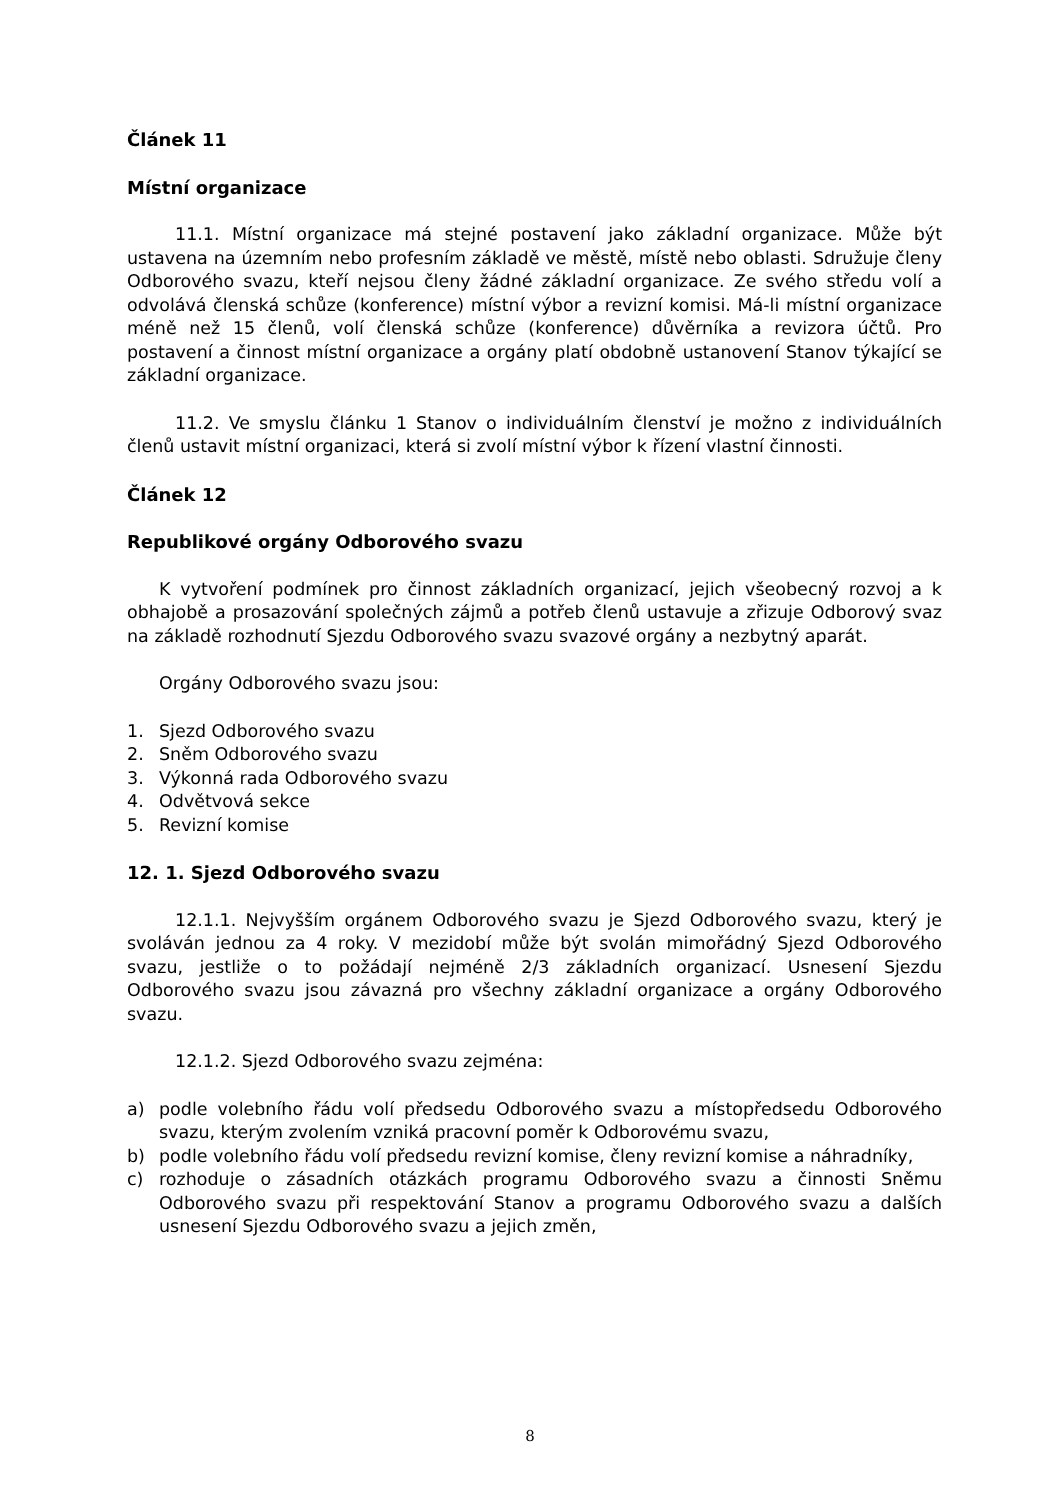Článek 11
Místní organizace
11.1. Místní organizace má stejné postavení jako základní organizace. Může být ustavena na územním nebo profesním základě ve městě, místě nebo oblasti. Sdružuje členy Odborového svazu, kteří nejsou členy žádné základní organizace. Ze svého středu volí a odvolává členská schůze (konference) místní výbor a revizní komisi. Má-li místní organizace méně než 15 členů, volí členská schůze (konference) důvěrníka a revizora účtů. Pro postavení a činnost místní organizace a orgány platí obdobně ustanovení Stanov týkající se základní organizace.
11.2. Ve smyslu článku 1 Stanov o individuálním členství je možno z individuálních členů ustavit místní organizaci, která si zvolí místní výbor k řízení vlastní činnosti.
Článek 12
Republikové orgány Odborového svazu
K vytvoření podmínek pro činnost základních organizací, jejich všeobecný rozvoj a k obhajobě a prosazování společných zájmů a potřeb členů ustavuje a zřizuje Odborový svaz na základě rozhodnutí Sjezdu Odborového svazu svazové orgány a nezbytný aparát.
Orgány Odborového svazu jsou:
1. Sjezd Odborového svazu
2. Sněm Odborového svazu
3. Výkonná rada Odborového svazu
4. Odvětvová sekce
5. Revizní komise
12. 1. Sjezd Odborového svazu
12.1.1. Nejvyšším orgánem Odborového svazu je Sjezd Odborového svazu, který je svoláván jednou za 4 roky. V mezidobí může být svolán mimořádný Sjezd Odborového svazu, jestliže o to požádají nejméně 2/3 základních organizací. Usnesení Sjezdu Odborového svazu jsou závazná pro všechny základní organizace a orgány Odborového svazu.
12.1.2. Sjezd Odborového svazu zejména:
a) podle volebního řádu volí předsedu Odborového svazu a místopředsedu Odborového svazu, kterým zvolením vzniká pracovní poměr k Odborovému svazu,
b) podle volebního řádu volí předsedu revizní komise, členy revizní komise a náhradníky,
c) rozhoduje o zásadních otázkách programu Odborového svazu a činnosti Sněmu Odborového svazu při respektování Stanov a programu Odborového svazu a dalších usnesení Sjezdu Odborového svazu a jejich změn,
8